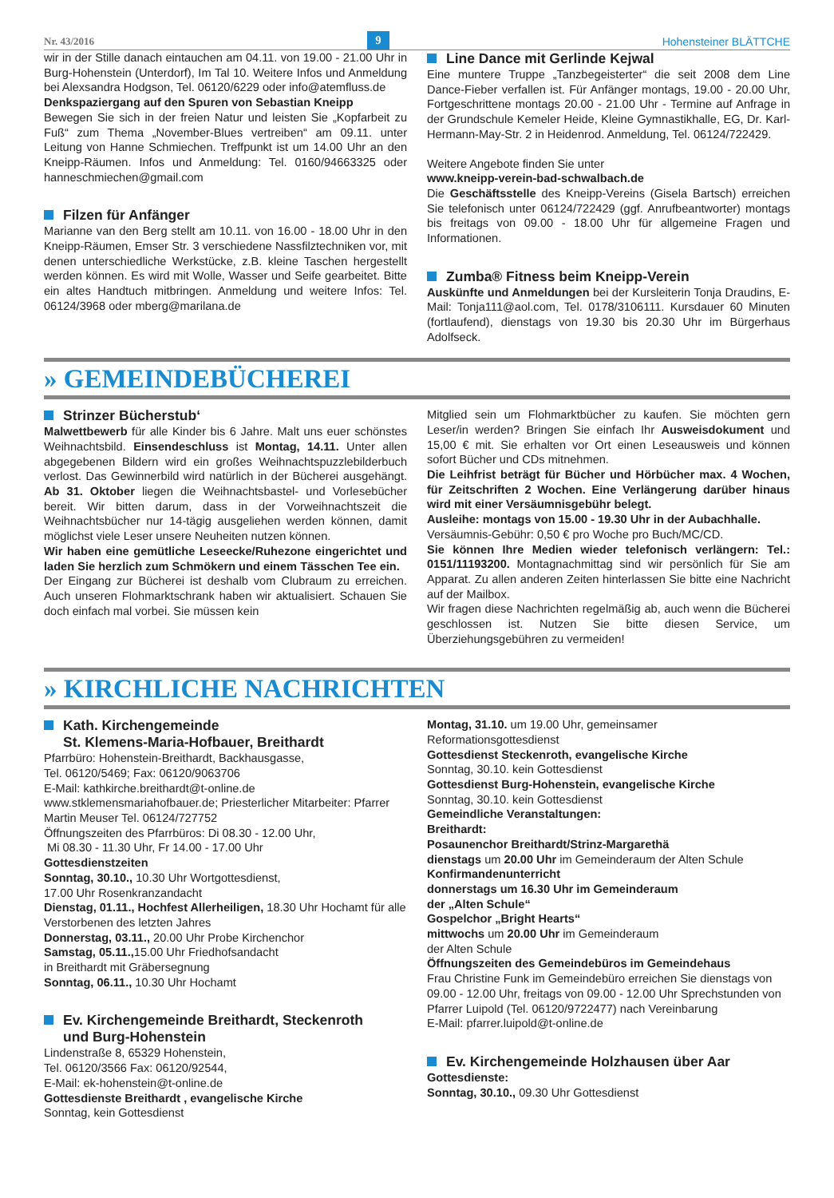Nr. 43/2016 9 Hohensteiner BLÄTTCHE
wir in der Stille danach eintauchen am 04.11. von 19.00 - 21.00 Uhr in Burg-Hohenstein (Unterdorf), Im Tal 10. Weitere Infos und Anmeldung bei Alexsandra Hodgson, Tel. 06120/6229 oder info@atemfluss.de
Denkspaziergang auf den Spuren von Sebastian Kneipp
Bewegen Sie sich in der freien Natur und leisten Sie „Kopfarbeit zu Fuß“ zum Thema „November-Blues vertreiben“ am 09.11. unter Leitung von Hanne Schmiechen. Treffpunkt ist um 14.00 Uhr an den Kneipp-Räumen. Infos und Anmeldung: Tel. 0160/94663325 oder hanneschmiechen@gmail.com
Filzen für Anfänger
Marianne van den Berg stellt am 10.11. von 16.00 - 18.00 Uhr in den Kneipp-Räumen, Emser Str. 3 verschiedene Nassfilztechniken vor, mit denen unterschiedliche Werkstücke, z.B. kleine Taschen hergestellt werden können. Es wird mit Wolle, Wasser und Seife gearbeitet. Bitte ein altes Handtuch mitbringen. Anmeldung und weitere Infos: Tel. 06124/3968 oder mberg@marilana.de
Line Dance mit Gerlinde Kejwal
Eine muntere Truppe „Tanzbegeisterter“ die seit 2008 dem Line Dance-Fieber verfallen ist. Für Anfänger montags, 19.00 - 20.00 Uhr, Fortgeschrittene montags 20.00 - 21.00 Uhr - Termine auf Anfrage in der Grundschule Kemeler Heide, Kleine Gymnastikhalle, EG, Dr. Karl-Hermann-May-Str. 2 in Heidenrod. Anmeldung, Tel. 06124/722429.
Weitere Angebote finden Sie unter
www.kneipp-verein-bad-schwalbach.de
Die Geschäftsstelle des Kneipp-Vereins (Gisela Bartsch) erreichen Sie telefonisch unter 06124/722429 (ggf. Anrufbeantworter) montags bis freitags von 09.00 - 18.00 Uhr für allgemeine Fragen und Informationen.
Zumba® Fitness beim Kneipp-Verein
Auskünfte und Anmeldungen bei der Kursleiterin Tonja Draudins, E-Mail: Tonja111@aol.com, Tel. 0178/3106111. Kursdauer 60 Minuten (fortlaufend), dienstags von 19.30 bis 20.30 Uhr im Bürgerhaus Adolfseck.
» GEMEINDEBÜCHEREI
Strinzer Bücherstub‘
Malwettbewerb für alle Kinder bis 6 Jahre. Malt uns euer schönstes Weihnachtsbild. Einsendeschluss ist Montag, 14.11. Unter allen abgegebenen Bildern wird ein großes Weihnachtspuzzlebilderbuch verlost. Das Gewinnerbild wird natürlich in der Bücherei ausgehängt. Ab 31. Oktober liegen die Weihnachtsbastel- und Vorlesebücher bereit. Wir bitten darum, dass in der Vorweihnachtszeit die Weihnachtsbücher nur 14-tägig ausgeliehen werden können, damit möglichst viele Leser unsere Neuheiten nutzen können.
Wir haben eine gemütliche Leseecke/Ruhezone eingerichtet und laden Sie herzlich zum Schmökern und einem Tässchen Tee ein.
Der Eingang zur Bücherei ist deshalb vom Clubraum zu erreichen. Auch unseren Flohmarktschrank haben wir aktualisiert. Schauen Sie doch einfach mal vorbei. Sie müssen kein
Mitglied sein um Flohmarktbücher zu kaufen. Sie möchten gern Leser/in werden? Bringen Sie einfach Ihr Ausweisdokument und 15,00 € mit. Sie erhalten vor Ort einen Leseausweis und können sofort Bücher und CDs mitnehmen.
Die Leihfrist beträgt für Bücher und Hörbücher max. 4 Wochen, für Zeitschriften 2 Wochen. Eine Verlängerung darüber hinaus wird mit einer Versäumnisgebühr belegt.
Ausleihe: montags von 15.00 - 19.30 Uhr in der Aubachhalle.
Versäumnis-Gebühr: 0,50 € pro Woche pro Buch/MC/CD.
Sie können Ihre Medien wieder telefonisch verlängern: Tel.: 0151/11193200. Montagnachmittag sind wir persönlich für Sie am Apparat. Zu allen anderen Zeiten hinterlassen Sie bitte eine Nachricht auf der Mailbox.
Wir fragen diese Nachrichten regelmäßig ab, auch wenn die Bücherei geschlossen ist. Nutzen Sie bitte diesen Service, um Überziehungsgebühren zu vermeiden!
» KIRCHLICHE NACHRICHTEN
Kath. Kirchengemeinde
St. Klemens-Maria-Hofbauer, Breithardt
Pfarrbüro: Hohenstein-Breithardt, Backhausgasse,
Tel. 06120/5469; Fax: 06120/9063706
E-Mail: kathkirche.breithardt@t-online.de
www.stklemensmariahofbauer.de; Priesterlicher Mitarbeiter: Pfarrer Martin Meuser Tel. 06124/727752
Öffnungszeiten des Pfarrbüros: Di 08.30 - 12.00 Uhr,
Mi 08.30 - 11.30 Uhr, Fr 14.00 - 17.00 Uhr
Gottesdienstzeiten
Sonntag, 30.10., 10.30 Uhr Wortgottesdienst,
17.00 Uhr Rosenkranzandacht
Dienstag, 01.11., Hochfest Allerheiligen, 18.30 Uhr Hochamt für alle Verstorbenen des letzten Jahres
Donnerstag, 03.11., 20.00 Uhr Probe Kirchenchor
Samstag, 05.11., 15.00 Uhr Friedhofsandacht
in Breithardt mit Gräbersegnung
Sonntag, 06.11., 10.30 Uhr Hochamt
Ev. Kirchengemeinde Breithardt, Steckenroth
und Burg-Hohenstein
Lindenstraße 8, 65329 Hohenstein,
Tel. 06120/3566 Fax: 06120/92544,
E-Mail: ek-hohenstein@t-online.de
Gottesdienste Breithardt , evangelische Kirche
Sonntag, kein Gottesdienst
Montag, 31.10. um 19.00 Uhr, gemeinsamer Reformationsgottesdienst
Gottesdienst Steckenroth, evangelische Kirche
Sonntag, 30.10. kein Gottesdienst
Gottesdienst Burg-Hohenstein, evangelische Kirche
Sonntag, 30.10. kein Gottesdienst
Gemeindliche Veranstaltungen:
Breithardt:
Posaunenchor Breithardt/Strinz-Margarethä
dienstags um 20.00 Uhr im Gemeinderaum der Alten Schule
Konfirmandenunterricht
donnerstags um 16.30 Uhr im Gemeinderaum
der „Alten Schule“
Gospelchor „Bright Hearts“
mittwochs um 20.00 Uhr im Gemeinderaum
der Alten Schule
Öffnungszeiten des Gemeindebüros im Gemeindehaus
Frau Christine Funk im Gemeindebüro erreichen Sie dienstags von 09.00 - 12.00 Uhr, freitags von 09.00 - 12.00 Uhr Sprechstunden von Pfarrer Luipold (Tel. 06120/9722477) nach Vereinbarung
E-Mail: pfarrer.luipold@t-online.de
Ev. Kirchengemeinde Holzhausen über Aar
Gottesdienste:
Sonntag, 30.10., 09.30 Uhr Gottesdienst